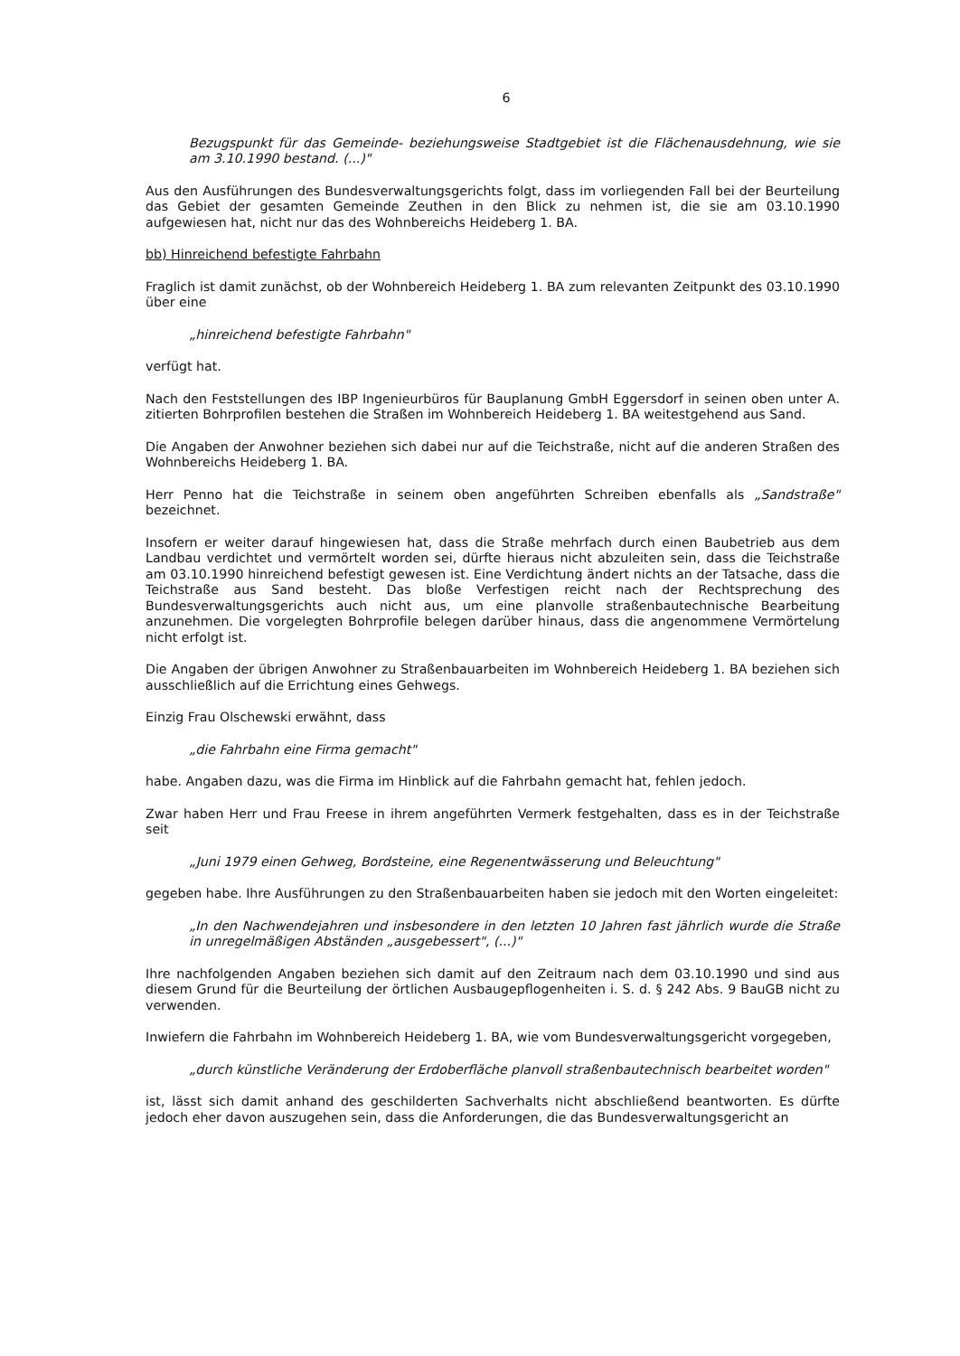6
Bezugspunkt für das Gemeinde- beziehungsweise Stadtgebiet ist die Flächenausdehnung, wie sie am 3.10.1990 bestand. (...)"
Aus den Ausführungen des Bundesverwaltungsgerichts folgt, dass im vorliegenden Fall bei der Beurteilung das Gebiet der gesamten Gemeinde Zeuthen in den Blick zu nehmen ist, die sie am 03.10.1990 aufgewiesen hat, nicht nur das des Wohnbereichs Heideberg 1. BA.
bb) Hinreichend befestigte Fahrbahn
Fraglich ist damit zunächst, ob der Wohnbereich Heideberg 1. BA zum relevanten Zeitpunkt des 03.10.1990 über eine
„hinreichend befestigte Fahrbahn"
verfügt hat.
Nach den Feststellungen des IBP Ingenieurbüros für Bauplanung GmbH Eggersdorf in seinen oben unter A. zitierten Bohrprofilen bestehen die Straßen im Wohnbereich Heideberg 1. BA weitestgehend aus Sand.
Die Angaben der Anwohner beziehen sich dabei nur auf die Teichstraße, nicht auf die anderen Straßen des Wohnbereichs Heideberg 1. BA.
Herr Penno hat die Teichstraße in seinem oben angeführten Schreiben ebenfalls als „Sandstraße" bezeichnet.
Insofern er weiter darauf hingewiesen hat, dass die Straße mehrfach durch einen Baubetrieb aus dem Landbau verdichtet und vermörtelt worden sei, dürfte hieraus nicht abzuleiten sein, dass die Teichstraße am 03.10.1990 hinreichend befestigt gewesen ist. Eine Verdichtung ändert nichts an der Tatsache, dass die Teichstraße aus Sand besteht. Das bloße Verfestigen reicht nach der Rechtsprechung des Bundesverwaltungsgerichts auch nicht aus, um eine planvolle straßenbautechnische Bearbeitung anzunehmen. Die vorgelegten Bohrprofile belegen darüber hinaus, dass die angenommene Vermörtelung nicht erfolgt ist.
Die Angaben der übrigen Anwohner zu Straßenbauarbeiten im Wohnbereich Heideberg 1. BA beziehen sich ausschließlich auf die Errichtung eines Gehwegs.
Einzig Frau Olschewski erwähnt, dass
„die Fahrbahn eine Firma gemacht"
habe. Angaben dazu, was die Firma im Hinblick auf die Fahrbahn gemacht hat, fehlen jedoch.
Zwar haben Herr und Frau Freese in ihrem angeführten Vermerk festgehalten, dass es in der Teichstraße seit
„Juni 1979 einen Gehweg, Bordsteine, eine Regenentwässerung und Beleuchtung"
gegeben habe. Ihre Ausführungen zu den Straßenbauarbeiten haben sie jedoch mit den Worten eingeleitet:
„In den Nachwendejahren und insbesondere in den letzten 10 Jahren fast jährlich wurde die Straße in unregelmäßigen Abständen „ausgebessert", (...)"
Ihre nachfolgenden Angaben beziehen sich damit auf den Zeitraum nach dem 03.10.1990 und sind aus diesem Grund für die Beurteilung der örtlichen Ausbaugepflogenheiten i. S. d. § 242 Abs. 9 BauGB nicht zu verwenden.
Inwiefern die Fahrbahn im Wohnbereich Heideberg 1. BA, wie vom Bundesverwaltungsgericht vorgegeben,
„durch künstliche Veränderung der Erdoberfläche planvoll straßenbautechnisch bearbeitet worden"
ist, lässt sich damit anhand des geschilderten Sachverhalts nicht abschließend beantworten. Es dürfte jedoch eher davon auszugehen sein, dass die Anforderungen, die das Bundesverwaltungsgericht an